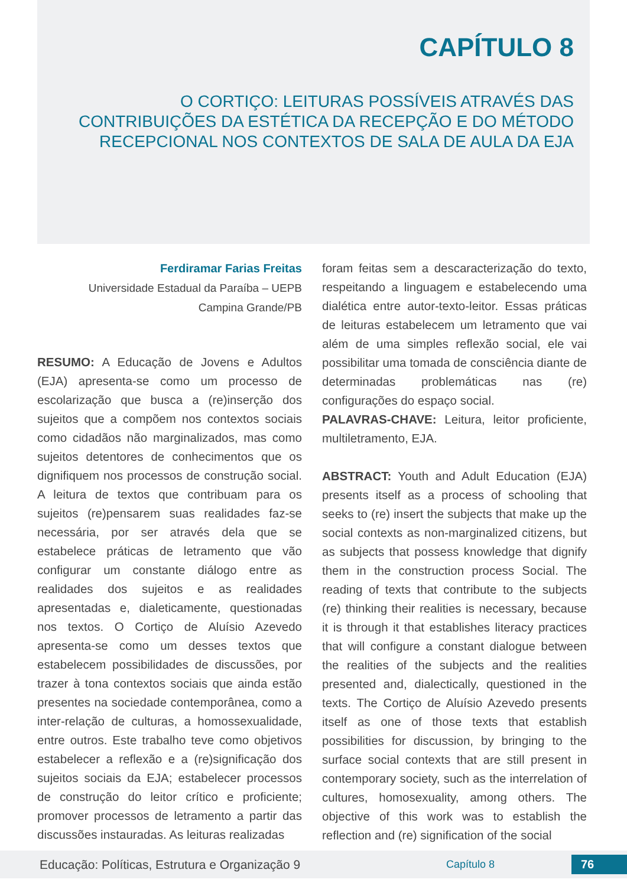CAPÍTULO 8
O CORTIÇO: LEITURAS POSSÍVEIS ATRAVÉS DAS CONTRIBUIÇÕES DA ESTÉTICA DA RECEPÇÃO E DO MÉTODO RECEPCIONAL NOS CONTEXTOS DE SALA DE AULA DA EJA
Ferdiramar Farias Freitas
Universidade Estadual da Paraíba – UEPB
Campina Grande/PB
RESUMO: A Educação de Jovens e Adultos (EJA) apresenta-se como um processo de escolarização que busca a (re)inserção dos sujeitos que a compõem nos contextos sociais como cidadãos não marginalizados, mas como sujeitos detentores de conhecimentos que os dignifiquem nos processos de construção social. A leitura de textos que contribuam para os sujeitos (re)pensarem suas realidades faz-se necessária, por ser através dela que se estabelece práticas de letramento que vão configurar um constante diálogo entre as realidades dos sujeitos e as realidades apresentadas e, dialeticamente, questionadas nos textos. O Cortiço de Aluísio Azevedo apresenta-se como um desses textos que estabelecem possibilidades de discussões, por trazer à tona contextos sociais que ainda estão presentes na sociedade contemporânea, como a inter-relação de culturas, a homossexualidade, entre outros. Este trabalho teve como objetivos estabelecer a reflexão e a (re)significação dos sujeitos sociais da EJA; estabelecer processos de construção do leitor crítico e proficiente; promover processos de letramento a partir das discussões instauradas. As leituras realizadas
foram feitas sem a descaracterização do texto, respeitando a linguagem e estabelecendo uma dialética entre autor-texto-leitor. Essas práticas de leituras estabelecem um letramento que vai além de uma simples reflexão social, ele vai possibilitar uma tomada de consciência diante de determinadas problemáticas nas (re) configurações do espaço social.
PALAVRAS-CHAVE: Leitura, leitor proficiente, multiletramento, EJA.
ABSTRACT: Youth and Adult Education (EJA) presents itself as a process of schooling that seeks to (re) insert the subjects that make up the social contexts as non-marginalized citizens, but as subjects that possess knowledge that dignify them in the construction process Social. The reading of texts that contribute to the subjects (re) thinking their realities is necessary, because it is through it that establishes literacy practices that will configure a constant dialogue between the realities of the subjects and the realities presented and, dialectically, questioned in the texts. The Cortiço de Aluísio Azevedo presents itself as one of those texts that establish possibilities for discussion, by bringing to the surface social contexts that are still present in contemporary society, such as the interrelation of cultures, homosexuality, among others. The objective of this work was to establish the reflection and (re) signification of the social
Educação: Políticas, Estrutura e Organização 9 Capítulo 8 76